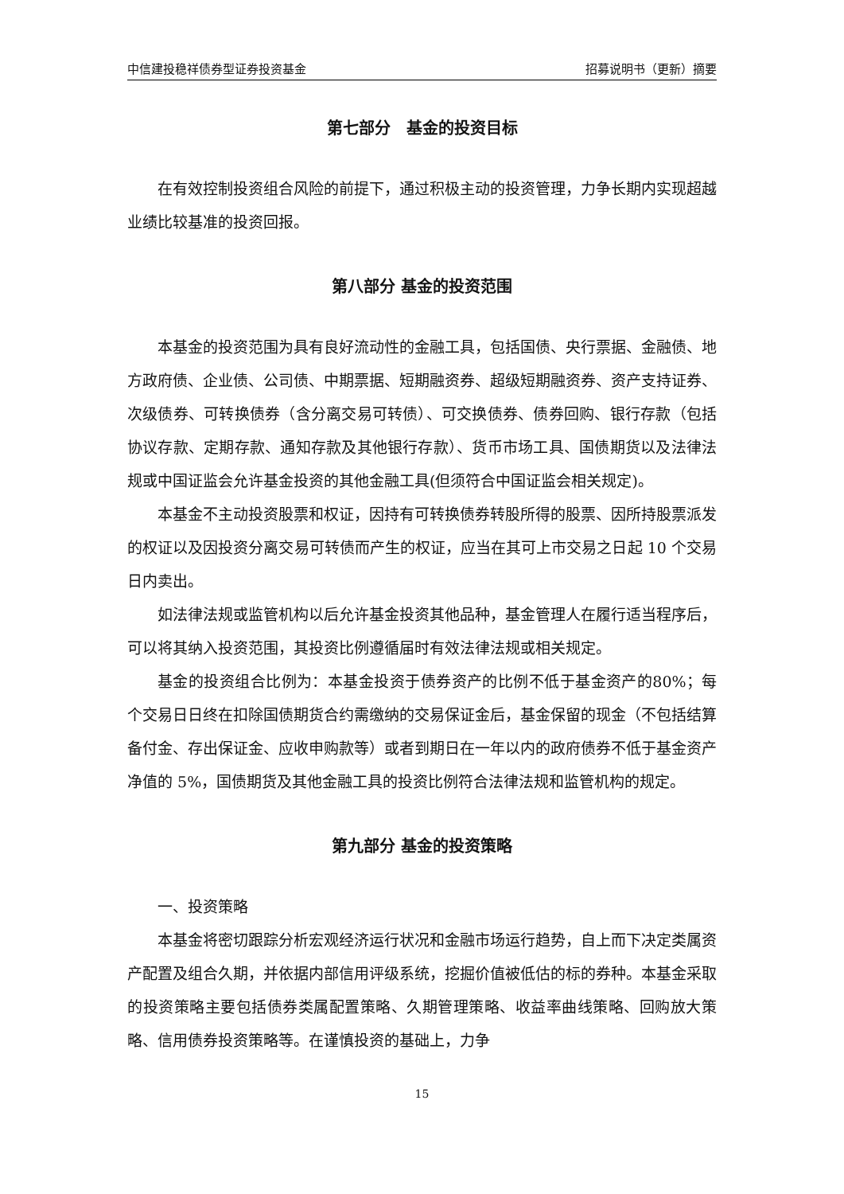中信建投稳祥债券型证券投资基金 招募说明书（更新）摘要
第七部分　基金的投资目标
在有效控制投资组合风险的前提下，通过积极主动的投资管理，力争长期内实现超越业绩比较基准的投资回报。
第八部分 基金的投资范围
本基金的投资范围为具有良好流动性的金融工具，包括国债、央行票据、金融债、地方政府债、企业债、公司债、中期票据、短期融资券、超级短期融资券、资产支持证券、次级债券、可转换债券（含分离交易可转债）、可交换债券、债券回购、银行存款（包括协议存款、定期存款、通知存款及其他银行存款）、货币市场工具、国债期货以及法律法规或中国证监会允许基金投资的其他金融工具(但须符合中国证监会相关规定)。
本基金不主动投资股票和权证，因持有可转换债券转股所得的股票、因所持股票派发的权证以及因投资分离交易可转债而产生的权证，应当在其可上市交易之日起 10 个交易日内卖出。
如法律法规或监管机构以后允许基金投资其他品种，基金管理人在履行适当程序后，可以将其纳入投资范围，其投资比例遵循届时有效法律法规或相关规定。
基金的投资组合比例为：本基金投资于债券资产的比例不低于基金资产的80%；每个交易日日终在扣除国债期货合约需缴纳的交易保证金后，基金保留的现金（不包括结算备付金、存出保证金、应收申购款等）或者到期日在一年以内的政府债券不低于基金资产净值的 5%，国债期货及其他金融工具的投资比例符合法律法规和监管机构的规定。
第九部分 基金的投资策略
一、投资策略
本基金将密切跟踪分析宏观经济运行状况和金融市场运行趋势，自上而下决定类属资产配置及组合久期，并依据内部信用评级系统，挖掘价值被低估的标的券种。本基金采取的投资策略主要包括债券类属配置策略、久期管理策略、收益率曲线策略、回购放大策略、信用债券投资策略等。在谨慎投资的基础上，力争
15